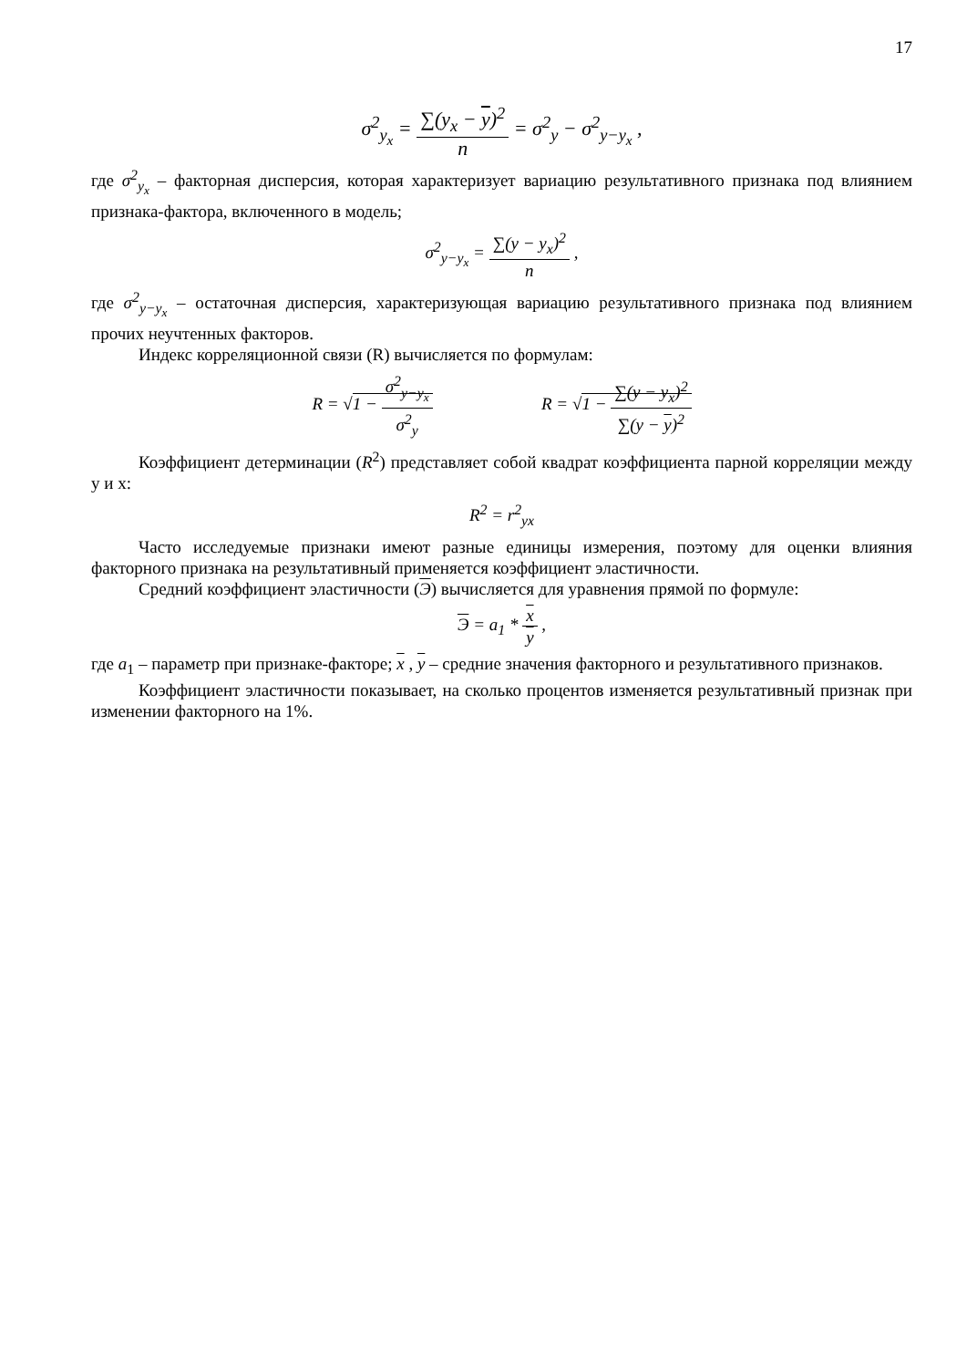17
σ<sup>2</sup><sub>y<sub>x</sub></sub> =
∑(y<sub>x</sub> − y)<sup>2</sup>
n
= σ<sup>2</sup><sub>y</sub> − σ<sup>2</sup><sub>y−y<sub>x</sub></sub> ,
где σ<sup>2</sup><sub>y<sub>x</sub></sub> – факторная дисперсия, которая характеризует вариацию результативного признака под влиянием признака-фактора, включенного в модель;
σ<sup>2</sup><sub>y−y<sub>x</sub></sub> =
∑(y − y<sub>x</sub>)<sup>2</sup>
n
,
где σ<sup>2</sup><sub>y−y<sub>x</sub></sub> – остаточная дисперсия, характеризующая вариацию результативного признака под влиянием прочих неучтенных факторов.
Индекс корреляционной связи (R) вычисляется по формулам:
R = √1 −
σ<sup>2</sup><sub>y−y<sub>x</sub></sub>
σ<sup>2</sup><sub>y</sub>
R = √1 −
∑(y − y<sub>x</sub>)<sup>2</sup>
∑(y − y)<sup>2</sup>
Коэффициент детерминации (R<sup>2</sup>) представляет собой квадрат коэффициента парной корреляции между y и x:
R<sup>2</sup> = r<sup>2</sup><sub>yx</sub>
Часто исследуемые признаки имеют разные единицы измерения, поэтому для оценки влияния факторного признака на результативный применяется коэффициент эластичности.
Средний коэффициент эластичности (Э) вычисляется для уравнения прямой по формуле:
Э = a<sub>1</sub> *
x
y
,
где a<sub>1</sub> – параметр при признаке-факторе; x , y – средние значения факторного и результативного признаков.
Коэффициент эластичности показывает, на сколько процентов изменяется результативный признак при изменении факторного на 1%.